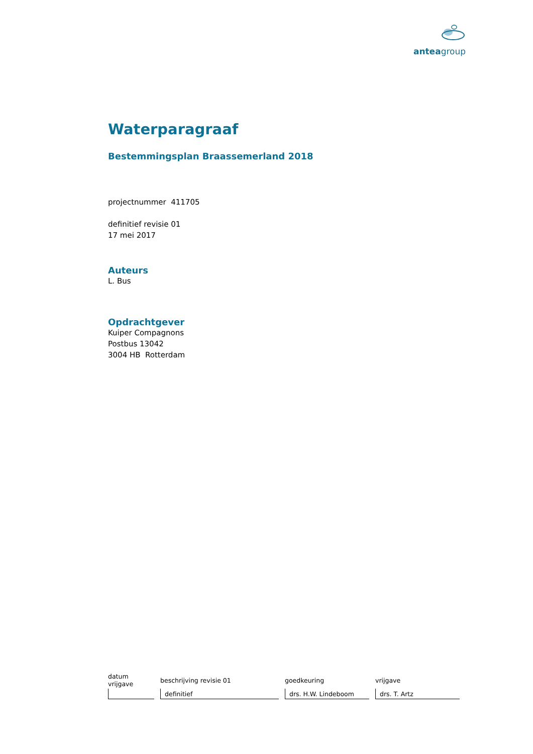anteagroup
Waterparagraaf
Bestemmingsplan Braassemerland 2018
projectnummer 411705
definitief revisie 01
17 mei 2017
Auteurs
L. Bus
Opdrachtgever
Kuiper Compagnons
Postbus 13042
3004 HB Rotterdam
| datum vrijgave | beschrijving revisie 01 | goedkeuring | vrijgave |
| --- | --- | --- | --- |
| | definitief | drs. H.W. Lindeboom | drs. T. Artz |